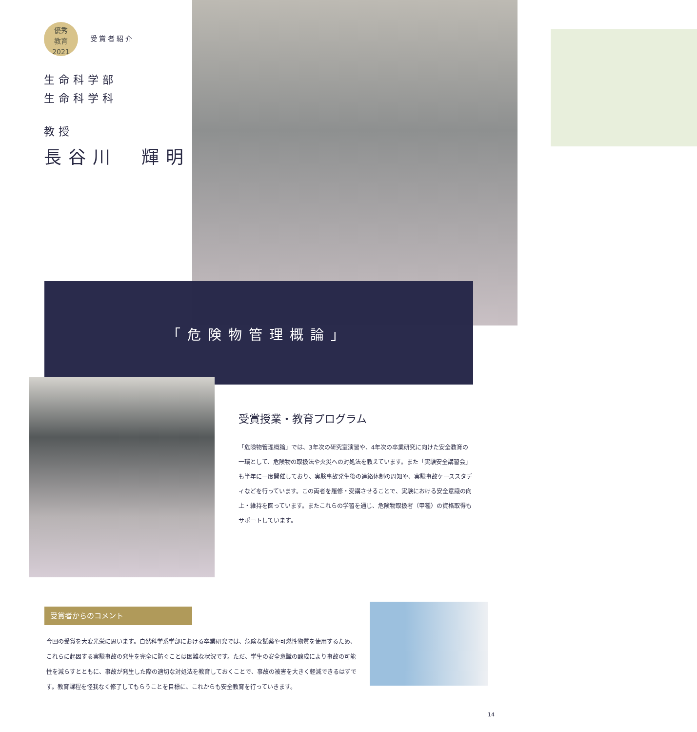優秀
教育
2021 受賞者紹介
生命科学部
生命科学科
教授
長谷川　輝明
「危険物管理概論」
受賞授業・教育プログラム
「危険物管理概論」では、3年次の研究室演習や、4年次の卒業研究に向けた安全教育の一環として、危険物の取扱法や火災への対処法を教えています。また「実験安全講習会」も半年に一度開催しており、実験事故発生後の連絡体制の周知や、実験事故ケーススタディなどを行っています。この両者を履修・受講させることで、実験における安全意識の向上・維持を図っています。またこれらの学習を通じ、危険物取扱者（甲種）の資格取得もサポートしています。
受賞者からのコメント
今回の受賞を大変光栄に思います。自然科学系学部における卒業研究では、危険な試薬や可燃性物質を使用するため、これらに起因する実験事故の発生を完全に防ぐことは困難な状況です。ただ、学生の安全意識の醸成により事故の可能性を減らすとともに、事故が発生した際の適切な対処法を教育しておくことで、事故の被害を大きく軽減できるはずです。教育課程を怪我なく修了してもらうことを目標に、これからも安全教育を行っていきます。
14